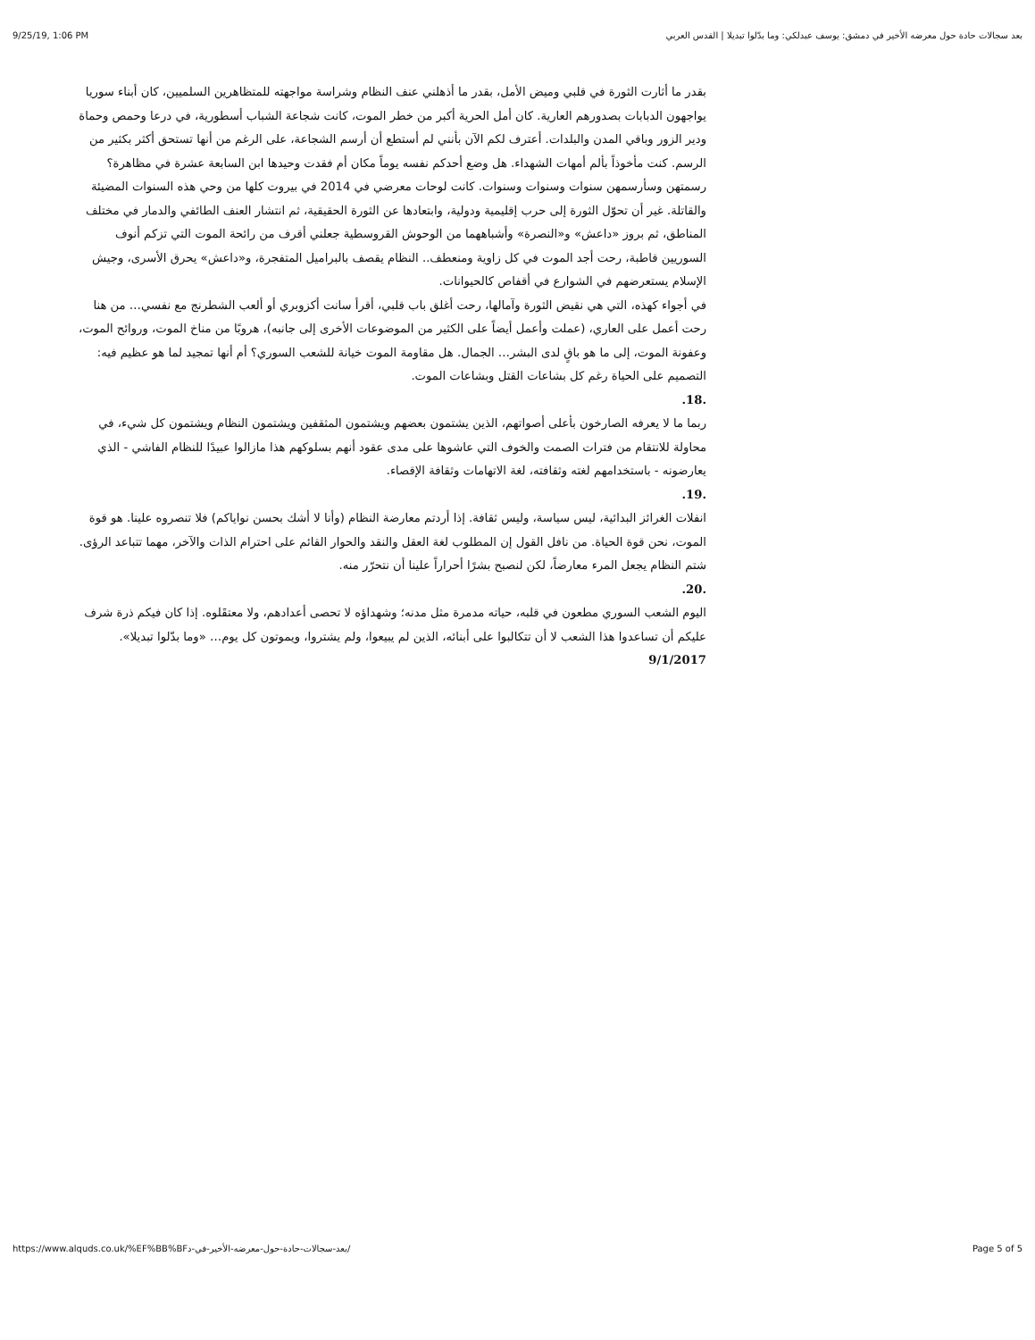9/25/19, 1:06 PM بعد سجالات حادة حول معرضه الأخير في دمشق: يوسف عبدلكي: وما بدّلوا تبديلا | القدس العربي
بقدر ما أثارت الثورة في قلبي وميض الأمل، بقدر ما أذهلني عنف النظام وشراسة مواجهته للمتظاهرين السلميين، كان أبناء سوريا يواجهون الدبابات بصدورهم العارية. كان أمل الحرية أكبر من خطر الموت، كانت شجاعة الشباب أسطورية، في درعا وحمص وحماة ودير الزور وباقي المدن والبلدات. أعترف لكم الآن بأنني لم أستطع أن أرسم الشجاعة، على الرغم من أنها تستحق أكثر بكثير من الرسم. كنت مأخوذاً بألم أمهات الشهداء. هل وضع أحدكم نفسه يوماً مكان أم فقدت وحيدها ابن السابعة عشرة في مظاهرة؟ رسمتهن وسأرسمهن سنوات وسنوات وسنوات. كانت لوحات معرضي في 2014 في بيروت كلها من وحي هذه السنوات المضيئة والقاتلة. غير أن تحوّل الثورة إلى حرب إقليمية ودولية، وابتعادها عن الثورة الحقيقية، ثم انتشار العنف الطائفي والدمار في مختلف المناطق، ثم بروز «داعش» و«النصرة» وأشباههما من الوحوش القروسطية جعلني أقرف من رائحة الموت التي تزكم أنوف السوريين قاطبة، رحت أجد الموت في كل زاوية ومنعطف.. النظام يقصف بالبراميل المتفجرة، و«داعش» يحرق الأسرى، وجيش الإسلام يستعرضهم في الشوارع في أقفاص كالحيوانات.
في أجواء كهذه، التي هي نقيض الثورة وآمالها، رحت أغلق باب قلبي، أقرأ سانت أكزوبري أو ألعب الشطرنج مع نفسي… من هنا رحت أعمل على العاري، (عملت وأعمل أيضاً على الكثير من الموضوعات الأخرى إلى جانبه)، هروبًا من مناخ الموت، وروائح الموت، وعفونة الموت، إلى ما هو باقٍ لدى البشر… الجمال. هل مقاومة الموت خيانة للشعب السوري؟ أم أنها تمجيد لما هو عظيم فيه: التصميم على الحياة رغم كل بشاعات القتل وبشاعات الموت.
.18.
ربما ما لا يعرفه الصارخون بأعلى أصواتهم، الذين يشتمون بعضهم ويشتمون المثقفين ويشتمون النظام ويشتمون كل شيء، في محاولة للانتقام من فترات الصمت والخوف التي عاشوها على مدى عقود أنهم بسلوكهم هذا مازالوا عبيدًا للنظام الفاشي - الذي يعارضونه - باستخدامهم لغته وثقافته، لغة الاتهامات وثقافة الإقصاء.
.19.
انفلات الغرائز البدائية، ليس سياسة، وليس ثقافة. إذا أردتم معارضة النظام (وأنا لا أشك بحسن نواياكم) فلا تنصروه علينا. هو قوة الموت، نحن قوة الحياة. من نافل القول إن المطلوب لغة العقل والنقد والحوار القائم على احترام الذات والآخر، مهما تتباعد الرؤى.
شتم النظام يجعل المرء معارضاً، لكن لنصبح بشرًا أحراراً علينا أن نتحرّر منه.
.20.
اليوم الشعب السوري مطعون في قلبه، حياته مدمرة مثل مدنه؛ وشهداؤه لا تحصى أعدادهم، ولا معتقَلوه. إذا كان فيكم ذرة شرف عليكم أن تساعدوا هذا الشعب لا أن تتكالبوا على أبنائه، الذين لم يبيعوا، ولم يشتروا، ويموتون كل يوم… «وما بدّلوا تبديلا».
9/1/2017
https://www.alquds.co.uk/%EF%BB%BFبعد-سجالات-حادة-حول-معرضه-الأخير-في-د/ Page 5 of 5